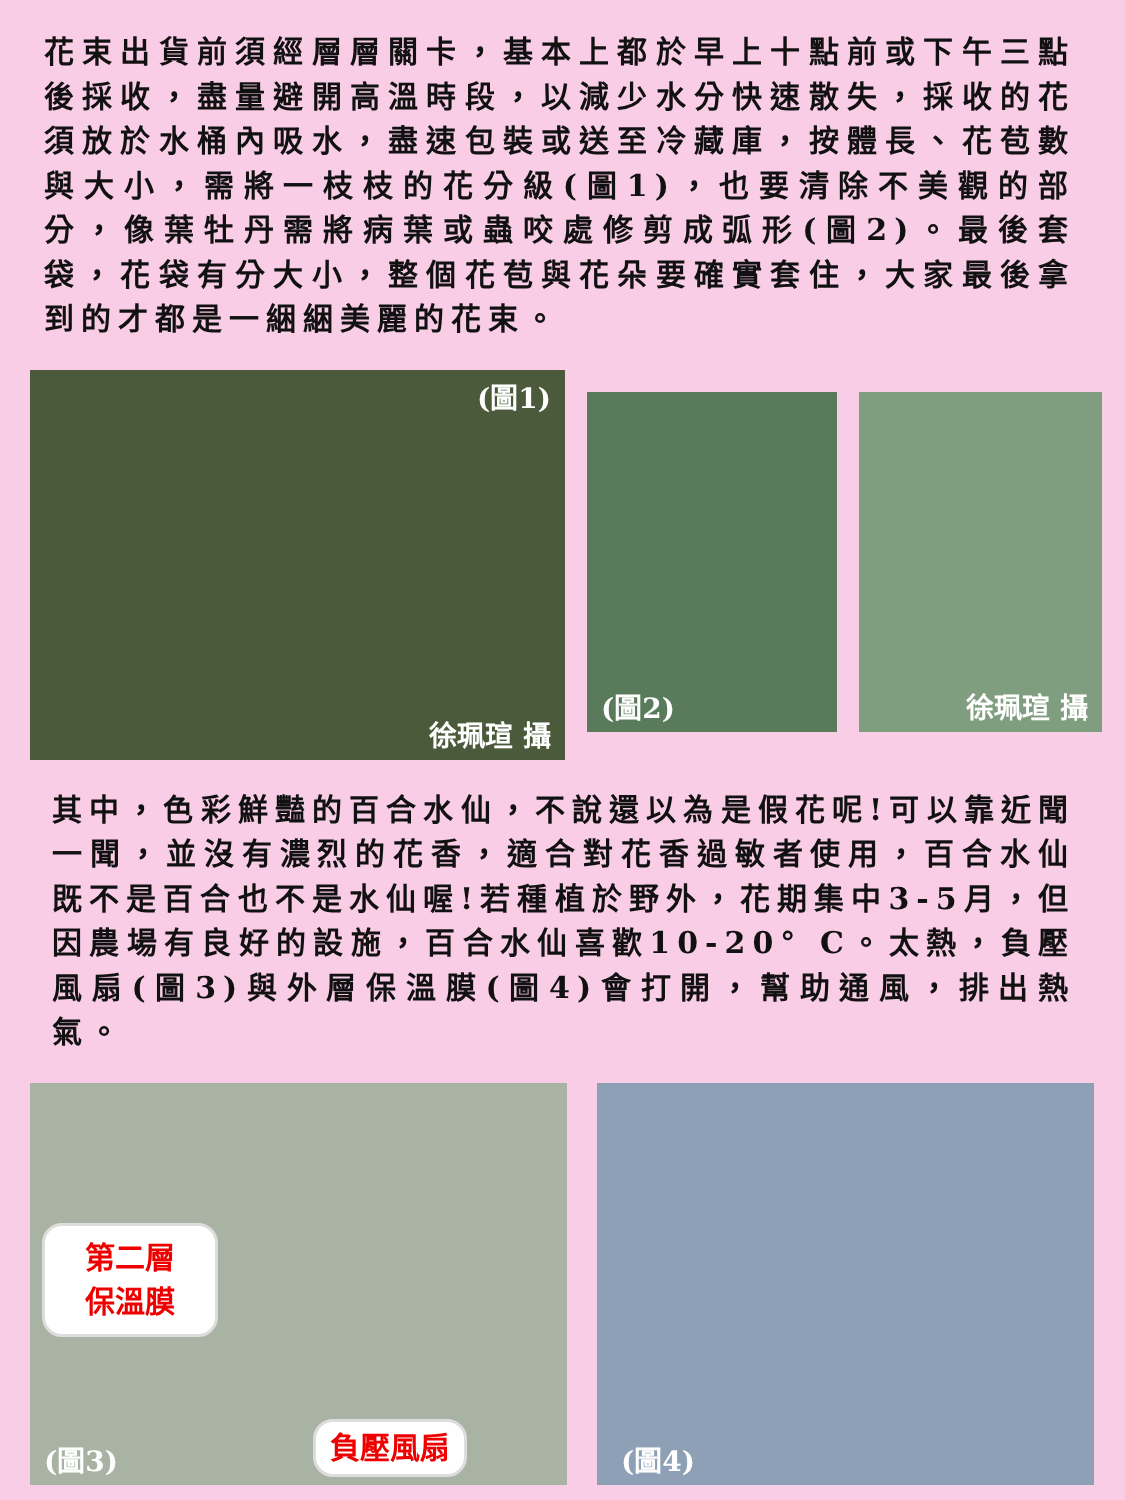花束出貨前須經層層關卡，基本上都於早上十點前或下午三點後採收，盡量避開高溫時段，以減少水分快速散失，採收的花須放於水桶內吸水，盡速包裝或送至冷藏庫，按體長、花苞數與大小，需將一枝枝的花分級(圖1)，也要清除不美觀的部分，像葉牡丹需將病葉或蟲咬處修剪成弧形(圖2)。最後套袋，花袋有分大小，整個花苞與花朵要確實套住，大家最後拿到的才都是一綑綑美麗的花束。
(圖1)
徐珮瑄 攝
(圖2) 徐珮瑄 攝
其中，色彩鮮豔的百合水仙，不說還以為是假花呢!可以靠近聞一聞，並沒有濃烈的花香，適合對花香過敏者使用，百合水仙既不是百合也不是水仙喔!若種植於野外，花期集中3-5月，但因農場有良好的設施，百合水仙喜歡10-20° C。太熱，負壓風扇(圖3)與外層保溫膜(圖4)會打開，幫助通風，排出熱氣。
第二層 保溫膜
(圖3)
負壓風扇
(圖4)